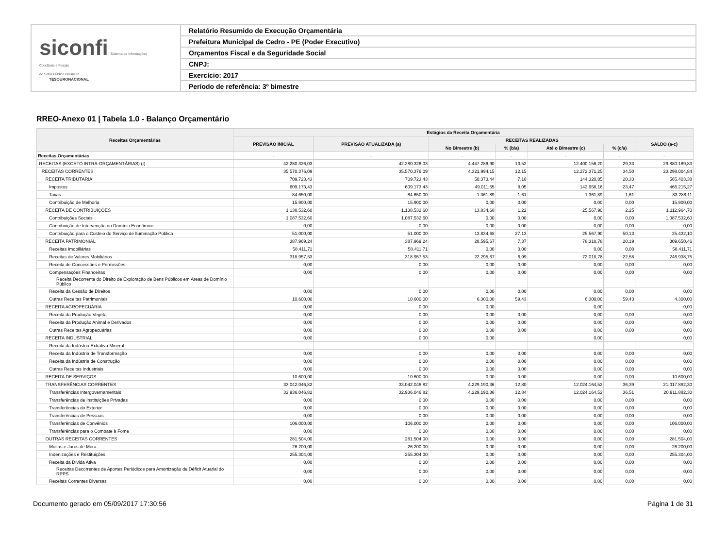siconfi Sistema de Informações
Contábeis e Fiscais
do Setor Público Brasileiro
TESOURONACIONAL
Relatório Resumido de Execução Orçamentária
Prefeitura Municipal de Cedro - PE (Poder Executivo)
Orçamentos Fiscal e da Seguridade Social
CNPJ:
Exercício: 2017
Período de referência: 3º bimestre
RREO-Anexo 01 | Tabela 1.0 - Balanço Orçamentário
| Receitas Orçamentárias | Estágios da Receita Orçamentária | | | | | | |
| --- | --- | --- | --- | --- | --- | --- | --- |
| | PREVISÃO INICIAL | PREVISÃO ATUALIZADA (a) | RECEITAS REALIZADAS | | | | SALDO (a-c) |
| | | | No Bimestre (b) | % (b/a) | Até o Bimestre (c) | % (c/a) | |
| Receitas Orçamentárias | - | - | - | - | - | - | - |
| RECEITAS (EXCETO INTRA-ORÇAMENTÁRIAS) (I) | 42.280.326,03 | 42.280.326,03 | 4.447.286,90 | 10,52 | 12.400.156,20 | 29,33 | 29.880.169,83 |
| RECEITAS CORRENTES | 35.570.376,09 | 35.570.376,09 | 4.321.994,15 | 12,15 | 12.272.371,25 | 34,50 | 23.298.004,84 |
| RECEITA TRIBUTÁRIA | 709.723,43 | 709.723,43 | 50.373,44 | 7,10 | 144.320,05 | 20,33 | 565.403,38 |
| Impostos | 609.173,43 | 609.173,43 | 49.011,55 | 8,05 | 142.958,16 | 23,47 | 466.215,27 |
| Taxas | 84.650,00 | 84.650,00 | 1.361,89 | 1,61 | 1.361,89 | 1,61 | 83.288,11 |
| Contribuição de Melhoria | 15.900,00 | 15.900,00 | 0,00 | 0,00 | 0,00 | 0,00 | 15.900,00 |
| RECEITA DE CONTRIBUIÇÕES | 1.138.532,60 | 1.138.532,60 | 13.834,68 | 1,22 | 25.567,90 | 2,25 | 1.112.964,70 |
| Contribuições Sociais | 1.087.532,60 | 1.087.532,60 | 0,00 | 0,00 | 0,00 | 0,00 | 1.087.532,60 |
| Contribuição de Intervenção no Domínio Econômico | 0,00 | 0,00 | 0,00 | 0,00 | 0,00 | 0,00 | 0,00 |
| Contribuição para o Custeio do Serviço de Iluminação Pública | 51.000,00 | 51.000,00 | 13.834,68 | 27,13 | 25.567,90 | 50,13 | 25.432,10 |
| RECEITA PATRIMONIAL | 387.969,24 | 387.969,24 | 28.595,67 | 7,37 | 78.318,78 | 20,19 | 309.650,46 |
| Receitas Imobiliárias | 58.411,71 | 58.411,71 | 0,00 | 0,00 | 0,00 | 0,00 | 58.411,71 |
| Receitas de Valores Mobiliários | 318.957,53 | 318.957,53 | 22.295,67 | 6,99 | 72.018,78 | 22,58 | 246.938,75 |
| Receita de Concessões e Permissões | 0,00 | 0,00 | 0,00 | 0,00 | 0,00 | 0,00 | 0,00 |
| Compensações Financeiras | 0,00 | 0,00 | 0,00 | 0,00 | 0,00 | 0,00 | 0,00 |
| Receita Decorrente do Direito de Exploração de Bens Públicos em Áreas de Domínio Público | | | | | | | |
| Receita da Cessão de Direitos | 0,00 | 0,00 | 0,00 | 0,00 | 0,00 | 0,00 | 0,00 |
| Outras Receitas Patrimoniais | 10.600,00 | 10.600,00 | 6.300,00 | 59,43 | 6.300,00 | 59,43 | 4.300,00 |
| RECEITA AGROPECUÁRIA | 0,00 | 0,00 | 0,00 | | 0,00 | | 0,00 |
| Receita da Produção Vegetal | 0,00 | 0,00 | 0,00 | 0,00 | 0,00 | 0,00 | 0,00 |
| Receita da Produção Animal e Derivados | 0,00 | 0,00 | 0,00 | 0,00 | 0,00 | 0,00 | 0,00 |
| Outras Receitas Agropecuárias | 0,00 | 0,00 | 0,00 | 0,00 | 0,00 | 0,00 | 0,00 |
| RECEITA INDUSTRIAL | 0,00 | 0,00 | 0,00 | | 0,00 | | 0,00 |
| Receita da Indústria Extrativa Mineral | | | | | | | |
| Receita da Indústria de Transformação | 0,00 | 0,00 | 0,00 | 0,00 | 0,00 | 0,00 | 0,00 |
| Receita da Indústria de Construção | 0,00 | 0,00 | 0,00 | 0,00 | 0,00 | 0,00 | 0,00 |
| Outras Receitas Industriais | 0,00 | 0,00 | 0,00 | 0,00 | 0,00 | 0,00 | 0,00 |
| RECEITA DE SERVIÇOS | 10.600,00 | 10.600,00 | 0,00 | 0,00 | 0,00 | 0,00 | 10.600,00 |
| TRANSFERÊNCIAS CORRENTES | 33.042.046,82 | 33.042.046,82 | 4.229.190,36 | 12,80 | 12.024.164,52 | 36,39 | 21.017.882,30 |
| Transferências Intergovernamentais | 32.936.046,82 | 32.936.046,82 | 4.229.190,36 | 12,84 | 12.024.164,52 | 36,51 | 20.911.882,30 |
| Transferências de Instituições Privadas | 0,00 | 0,00 | 0,00 | 0,00 | 0,00 | 0,00 | 0,00 |
| Transferências do Exterior | 0,00 | 0,00 | 0,00 | 0,00 | 0,00 | 0,00 | 0,00 |
| Transferências de Pessoas | 0,00 | 0,00 | 0,00 | 0,00 | 0,00 | 0,00 | 0,00 |
| Transferências de Convênios | 106.000,00 | 106.000,00 | 0,00 | 0,00 | 0,00 | 0,00 | 106.000,00 |
| Transferências para o Combate à Fome | 0,00 | 0,00 | 0,00 | 0,00 | 0,00 | 0,00 | 0,00 |
| OUTRAS RECEITAS CORRENTES | 281.504,00 | 281.504,00 | 0,00 | 0,00 | 0,00 | 0,00 | 281.504,00 |
| Multas e Juros de Mora | 26.200,00 | 26.200,00 | 0,00 | 0,00 | 0,00 | 0,00 | 26.200,00 |
| Indenizações e Restituições | 255.304,00 | 255.304,00 | 0,00 | 0,00 | 0,00 | 0,00 | 255.304,00 |
| Receita da Dívida Ativa | 0,00 | 0,00 | 0,00 | 0,00 | 0,00 | 0,00 | 0,00 |
| Receitas Decorrentes de Aportes Periódicos para Amortização de Déficit Atuarial do RPPS | 0,00 | 0,00 | 0,00 | 0,00 | 0,00 | 0,00 | 0,00 |
| Receitas Correntes Diversas | 0,00 | 0,00 | 0,00 | 0,00 | 0,00 | 0,00 | 0,00 |
Documento gerado em 05/09/2017 17:30:56 Página 1 de 31